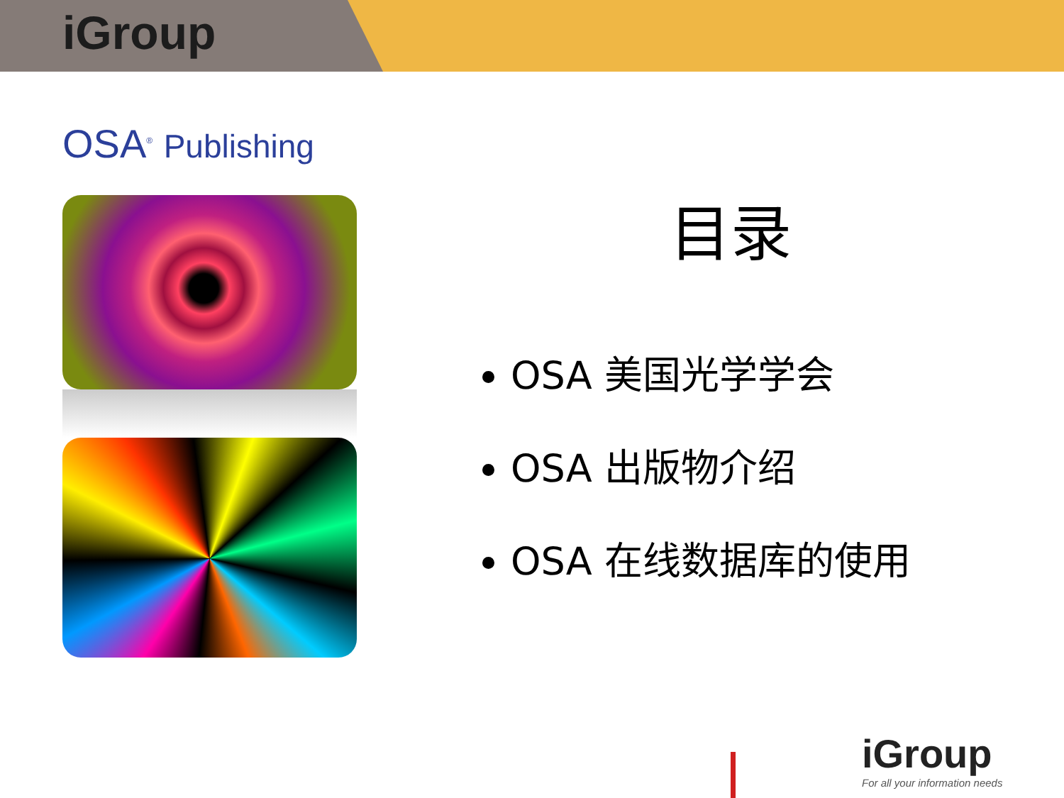iGroup
OSA<sup>®</sup> Publishing
目录
OSA 美国光学学会
OSA 出版物介绍
OSA 在线数据库的使用
iGroup
For all your information needs